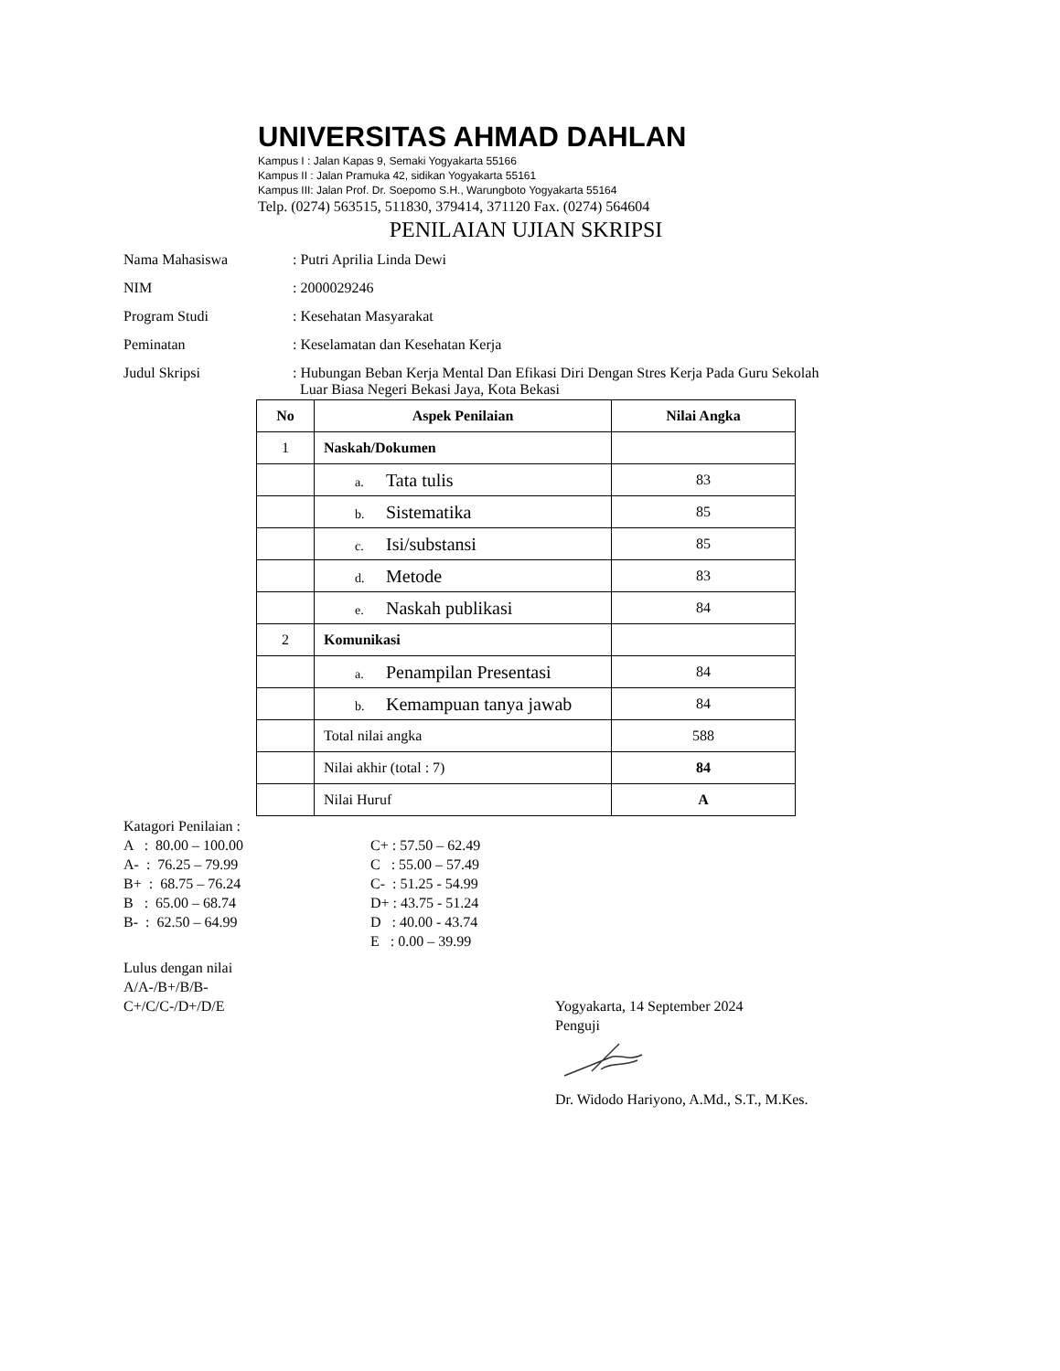UNIVERSITAS AHMAD DAHLAN
Kampus I : Jalan Kapas 9, Semaki Yogyakarta 55166
Kampus II : Jalan Pramuka 42, sidikan Yogyakarta 55161
Kampus III: Jalan Prof. Dr. Soepomo S.H., Warungboto Yogyakarta 55164
Telp. (0274) 563515, 511830, 379414, 371120 Fax. (0274) 564604
PENILAIAN UJIAN SKRIPSI
Nama Mahasiswa : Putri Aprilia Linda Dewi
NIM : 2000029246
Program Studi : Kesehatan Masyarakat
Peminatan : Keselamatan dan Kesehatan Kerja
Judul Skripsi : Hubungan Beban Kerja Mental Dan Efikasi Diri Dengan Stres Kerja Pada Guru Sekolah
Luar Biasa Negeri Bekasi Jaya, Kota Bekasi
| No | Aspek Penilaian | Nilai Angka |
| --- | --- | --- |
| 1 | Naskah/Dokumen | |
| | a. Tata tulis | 83 |
| | b. Sistematika | 85 |
| | c. Isi/substansi | 85 |
| | d. Metode | 83 |
| | e. Naskah publikasi | 84 |
| 2 | Komunikasi | |
| | a. Penampilan Presentasi | 84 |
| | b. Kemampuan tanya jawab | 84 |
| | Total nilai angka | 588 |
| | Nilai akhir (total : 7) | 84 |
| | Nilai Huruf | A |
Katagori Penilaian :
A : 80.00 – 100.00
A- : 76.25 – 79.99
B+ : 68.75 – 76.24
B : 65.00 – 68.74
B- : 62.50 – 64.99
C+ : 57.50 – 62.49
C : 55.00 – 57.49
C- : 51.25 - 54.99
D+ : 43.75 - 51.24
D : 40.00 - 43.74
E : 0.00 – 39.99
Lulus dengan nilai
A/A-/B+/B/B-
C+/C/C-/D+/D/E
Yogyakarta, 14 September 2024
Penguji
Dr. Widodo Hariyono, A.Md., S.T., M.Kes.